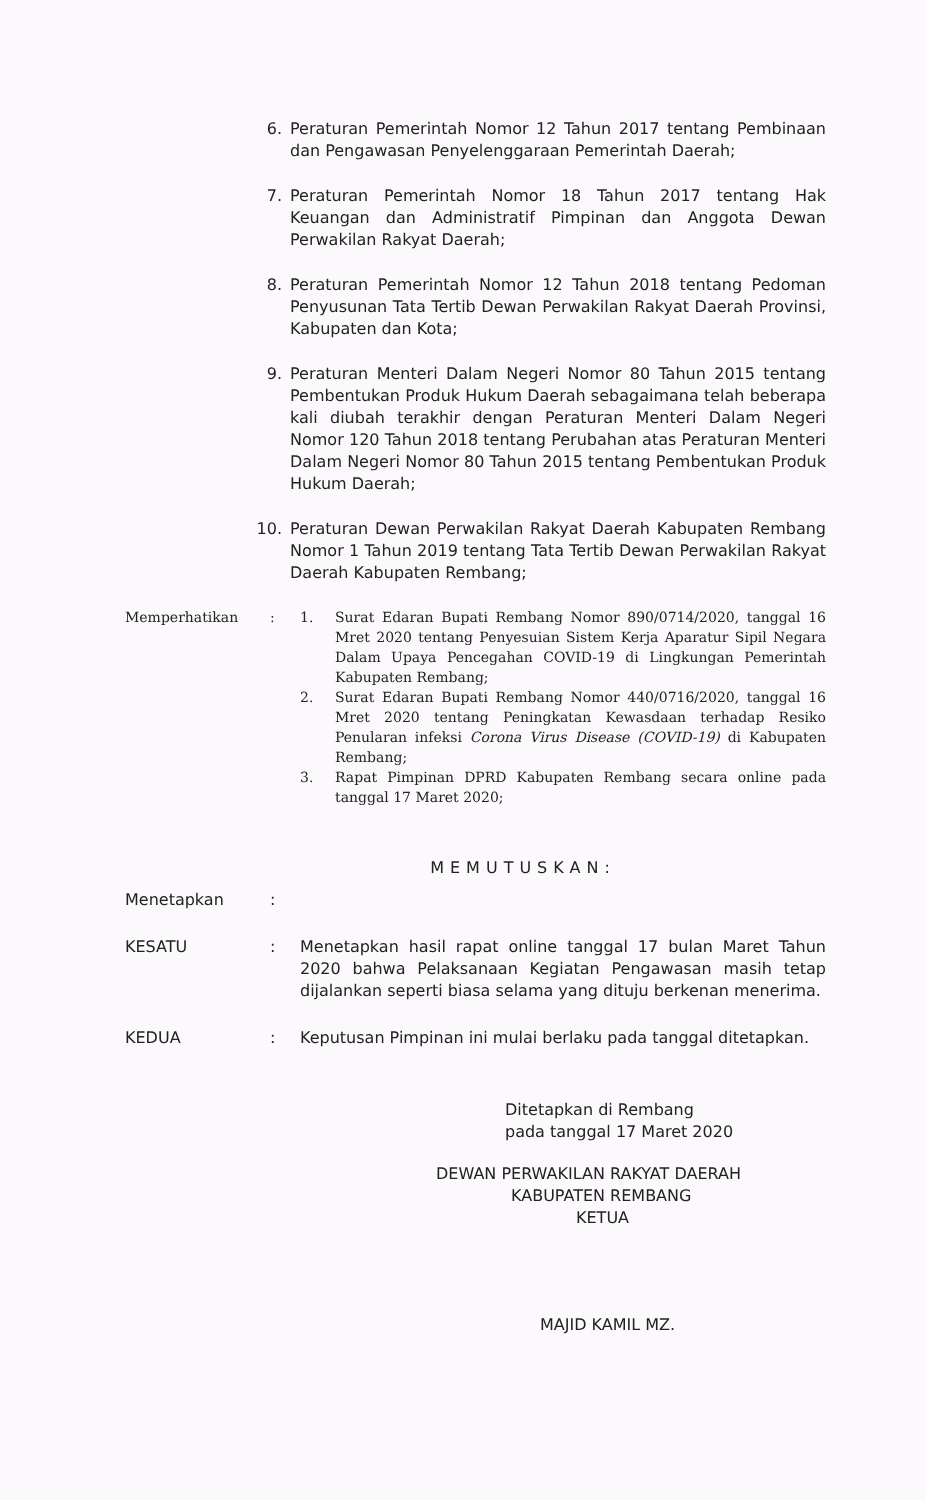6. Peraturan Pemerintah Nomor 12 Tahun 2017 tentang Pembinaan dan Pengawasan Penyelenggaraan Pemerintah Daerah;
7. Peraturan Pemerintah Nomor 18 Tahun 2017 tentang Hak Keuangan dan Administratif Pimpinan dan Anggota Dewan Perwakilan Rakyat Daerah;
8. Peraturan Pemerintah Nomor 12 Tahun 2018 tentang Pedoman Penyusunan Tata Tertib Dewan Perwakilan Rakyat Daerah Provinsi, Kabupaten dan Kota;
9. Peraturan Menteri Dalam Negeri Nomor 80 Tahun 2015 tentang Pembentukan Produk Hukum Daerah sebagaimana telah beberapa kali diubah terakhir dengan Peraturan Menteri Dalam Negeri Nomor 120 Tahun 2018 tentang Perubahan atas Peraturan Menteri Dalam Negeri Nomor 80 Tahun 2015 tentang Pembentukan Produk Hukum Daerah;
10. Peraturan Dewan Perwakilan Rakyat Daerah Kabupaten Rembang Nomor 1 Tahun 2019 tentang Tata Tertib Dewan Perwakilan Rakyat Daerah Kabupaten Rembang;
Memperhatikan: 1. Surat Edaran Bupati Rembang Nomor 890/0714/2020, tanggal 16 Mret 2020 tentang Penyesuian Sistem Kerja Aparatur Sipil Negara Dalam Upaya Pencegahan COVID-19 di Lingkungan Pemerintah Kabupaten Rembang;
2. Surat Edaran Bupati Rembang Nomor 440/0716/2020, tanggal 16 Mret 2020 tentang Peningkatan Kewasdaan terhadap Resiko Penularan infeksi Corona Virus Disease (COVID-19) di Kabupaten Rembang;
3. Rapat Pimpinan DPRD Kabupaten Rembang secara online pada tanggal 17 Maret 2020;
MEMUTUSKAN:
Menetapkan:
KESATU: Menetapkan hasil rapat online tanggal 17 bulan Maret Tahun 2020 bahwa Pelaksanaan Kegiatan Pengawasan masih tetap dijalankan seperti biasa selama yang dituju berkenan menerima.
KEDUA: Keputusan Pimpinan ini mulai berlaku pada tanggal ditetapkan.
Ditetapkan di Rembang
pada tanggal 17 Maret 2020
DEWAN PERWAKILAN RAKYAT DAERAH
KABUPATEN REMBANG
KETUA
MAJID KAMIL MZ.